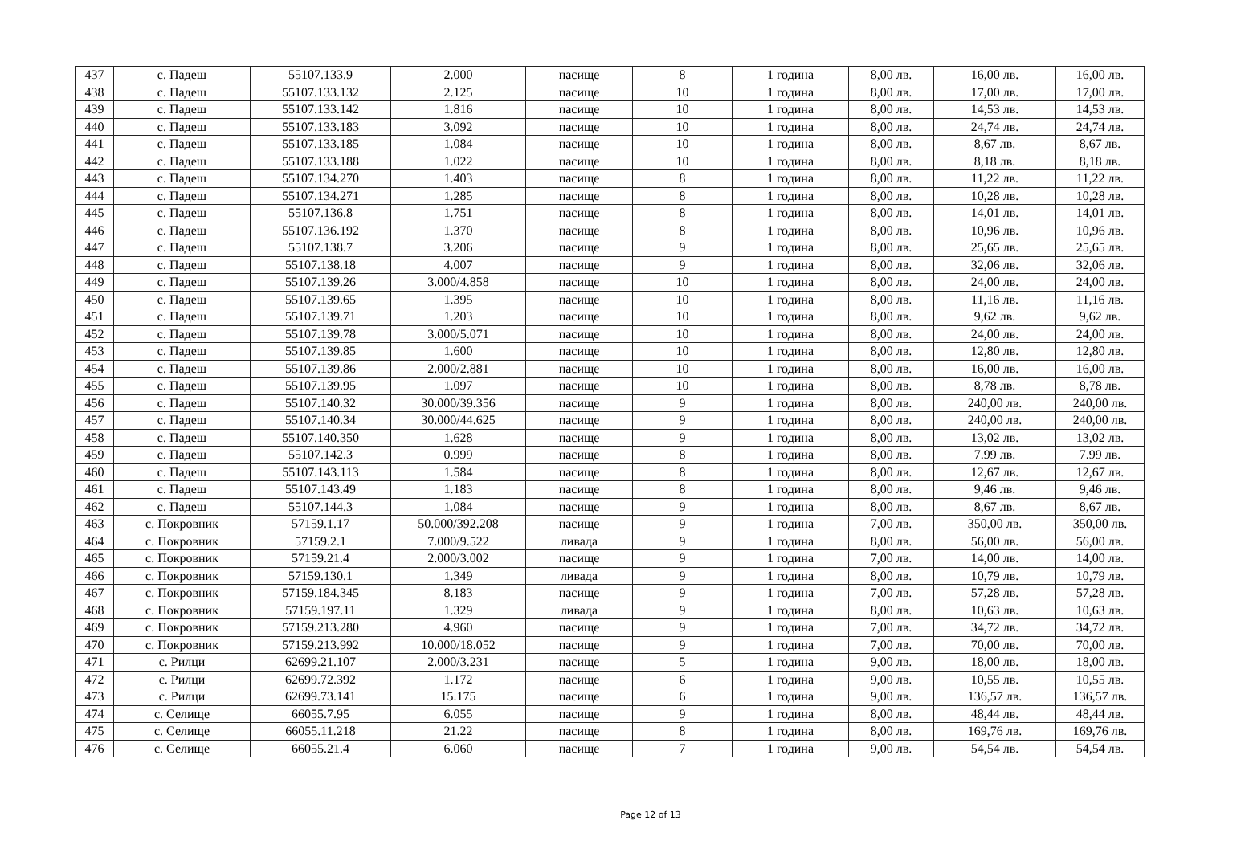| 437 | с. Падеш | 55107.133.9 | 2.000 | пасище | 8 | 1 година | 8,00 лв. | 16,00 лв. | 16,00 лв. |
| 438 | с. Падеш | 55107.133.132 | 2.125 | пасище | 10 | 1 година | 8,00 лв. | 17,00 лв. | 17,00 лв. |
| 439 | с. Падеш | 55107.133.142 | 1.816 | пасище | 10 | 1 година | 8,00 лв. | 14,53 лв. | 14,53 лв. |
| 440 | с. Падеш | 55107.133.183 | 3.092 | пасище | 10 | 1 година | 8,00 лв. | 24,74 лв. | 24,74 лв. |
| 441 | с. Падеш | 55107.133.185 | 1.084 | пасище | 10 | 1 година | 8,00 лв. | 8,67 лв. | 8,67 лв. |
| 442 | с. Падеш | 55107.133.188 | 1.022 | пасище | 10 | 1 година | 8,00 лв. | 8,18 лв. | 8,18 лв. |
| 443 | с. Падеш | 55107.134.270 | 1.403 | пасище | 8 | 1 година | 8,00 лв. | 11,22 лв. | 11,22 лв. |
| 444 | с. Падеш | 55107.134.271 | 1.285 | пасище | 8 | 1 година | 8,00 лв. | 10,28 лв. | 10,28 лв. |
| 445 | с. Падеш | 55107.136.8 | 1.751 | пасище | 8 | 1 година | 8,00 лв. | 14,01 лв. | 14,01 лв. |
| 446 | с. Падеш | 55107.136.192 | 1.370 | пасище | 8 | 1 година | 8,00 лв. | 10,96 лв. | 10,96 лв. |
| 447 | с. Падеш | 55107.138.7 | 3.206 | пасище | 9 | 1 година | 8,00 лв. | 25,65 лв. | 25,65 лв. |
| 448 | с. Падеш | 55107.138.18 | 4.007 | пасище | 9 | 1 година | 8,00 лв. | 32,06 лв. | 32,06 лв. |
| 449 | с. Падеш | 55107.139.26 | 3.000/4.858 | пасище | 10 | 1 година | 8,00 лв. | 24,00 лв. | 24,00 лв. |
| 450 | с. Падеш | 55107.139.65 | 1.395 | пасище | 10 | 1 година | 8,00 лв. | 11,16 лв. | 11,16 лв. |
| 451 | с. Падеш | 55107.139.71 | 1.203 | пасище | 10 | 1 година | 8,00 лв. | 9,62 лв. | 9,62 лв. |
| 452 | с. Падеш | 55107.139.78 | 3.000/5.071 | пасище | 10 | 1 година | 8,00 лв. | 24,00 лв. | 24,00 лв. |
| 453 | с. Падеш | 55107.139.85 | 1.600 | пасище | 10 | 1 година | 8,00 лв. | 12,80 лв. | 12,80 лв. |
| 454 | с. Падеш | 55107.139.86 | 2.000/2.881 | пасище | 10 | 1 година | 8,00 лв. | 16,00 лв. | 16,00 лв. |
| 455 | с. Падеш | 55107.139.95 | 1.097 | пасище | 10 | 1 година | 8,00 лв. | 8,78 лв. | 8,78 лв. |
| 456 | с. Падеш | 55107.140.32 | 30.000/39.356 | пасище | 9 | 1 година | 8,00 лв. | 240,00 лв. | 240,00 лв. |
| 457 | с. Падеш | 55107.140.34 | 30.000/44.625 | пасище | 9 | 1 година | 8,00 лв. | 240,00 лв. | 240,00 лв. |
| 458 | с. Падеш | 55107.140.350 | 1.628 | пасище | 9 | 1 година | 8,00 лв. | 13,02 лв. | 13,02 лв. |
| 459 | с. Падеш | 55107.142.3 | 0.999 | пасище | 8 | 1 година | 8,00 лв. | 7.99 лв. | 7.99 лв. |
| 460 | с. Падеш | 55107.143.113 | 1.584 | пасище | 8 | 1 година | 8,00 лв. | 12,67 лв. | 12,67 лв. |
| 461 | с. Падеш | 55107.143.49 | 1.183 | пасище | 8 | 1 година | 8,00 лв. | 9,46 лв. | 9,46 лв. |
| 462 | с. Падеш | 55107.144.3 | 1.084 | пасище | 9 | 1 година | 8,00 лв. | 8,67 лв. | 8,67 лв. |
| 463 | с. Покровник | 57159.1.17 | 50.000/392.208 | пасище | 9 | 1 година | 7,00 лв. | 350,00 лв. | 350,00 лв. |
| 464 | с. Покровник | 57159.2.1 | 7.000/9.522 | ливада | 9 | 1 година | 8,00 лв. | 56,00 лв. | 56,00 лв. |
| 465 | с. Покровник | 57159.21.4 | 2.000/3.002 | пасище | 9 | 1 година | 7,00 лв. | 14,00 лв. | 14,00 лв. |
| 466 | с. Покровник | 57159.130.1 | 1.349 | ливада | 9 | 1 година | 8,00 лв. | 10,79 лв. | 10,79 лв. |
| 467 | с. Покровник | 57159.184.345 | 8.183 | пасище | 9 | 1 година | 7,00 лв. | 57,28 лв. | 57,28 лв. |
| 468 | с. Покровник | 57159.197.11 | 1.329 | ливада | 9 | 1 година | 8,00 лв. | 10,63 лв. | 10,63 лв. |
| 469 | с. Покровник | 57159.213.280 | 4.960 | пасище | 9 | 1 година | 7,00 лв. | 34,72 лв. | 34,72 лв. |
| 470 | с. Покровник | 57159.213.992 | 10.000/18.052 | пасище | 9 | 1 година | 7,00 лв. | 70,00 лв. | 70,00 лв. |
| 471 | с. Рилци | 62699.21.107 | 2.000/3.231 | пасище | 5 | 1 година | 9,00 лв. | 18,00 лв. | 18,00 лв. |
| 472 | с. Рилци | 62699.72.392 | 1.172 | пасище | 6 | 1 година | 9,00 лв. | 10,55 лв. | 10,55 лв. |
| 473 | с. Рилци | 62699.73.141 | 15.175 | пасище | 6 | 1 година | 9,00 лв. | 136,57 лв. | 136,57 лв. |
| 474 | с. Селище | 66055.7.95 | 6.055 | пасище | 9 | 1 година | 8,00 лв. | 48,44 лв. | 48,44 лв. |
| 475 | с. Селище | 66055.11.218 | 21.22 | пасище | 8 | 1 година | 8,00 лв. | 169,76 лв. | 169,76 лв. |
| 476 | с. Селище | 66055.21.4 | 6.060 | пасище | 7 | 1 година | 9,00 лв. | 54,54 лв. | 54,54 лв. |
Page 12 of 13